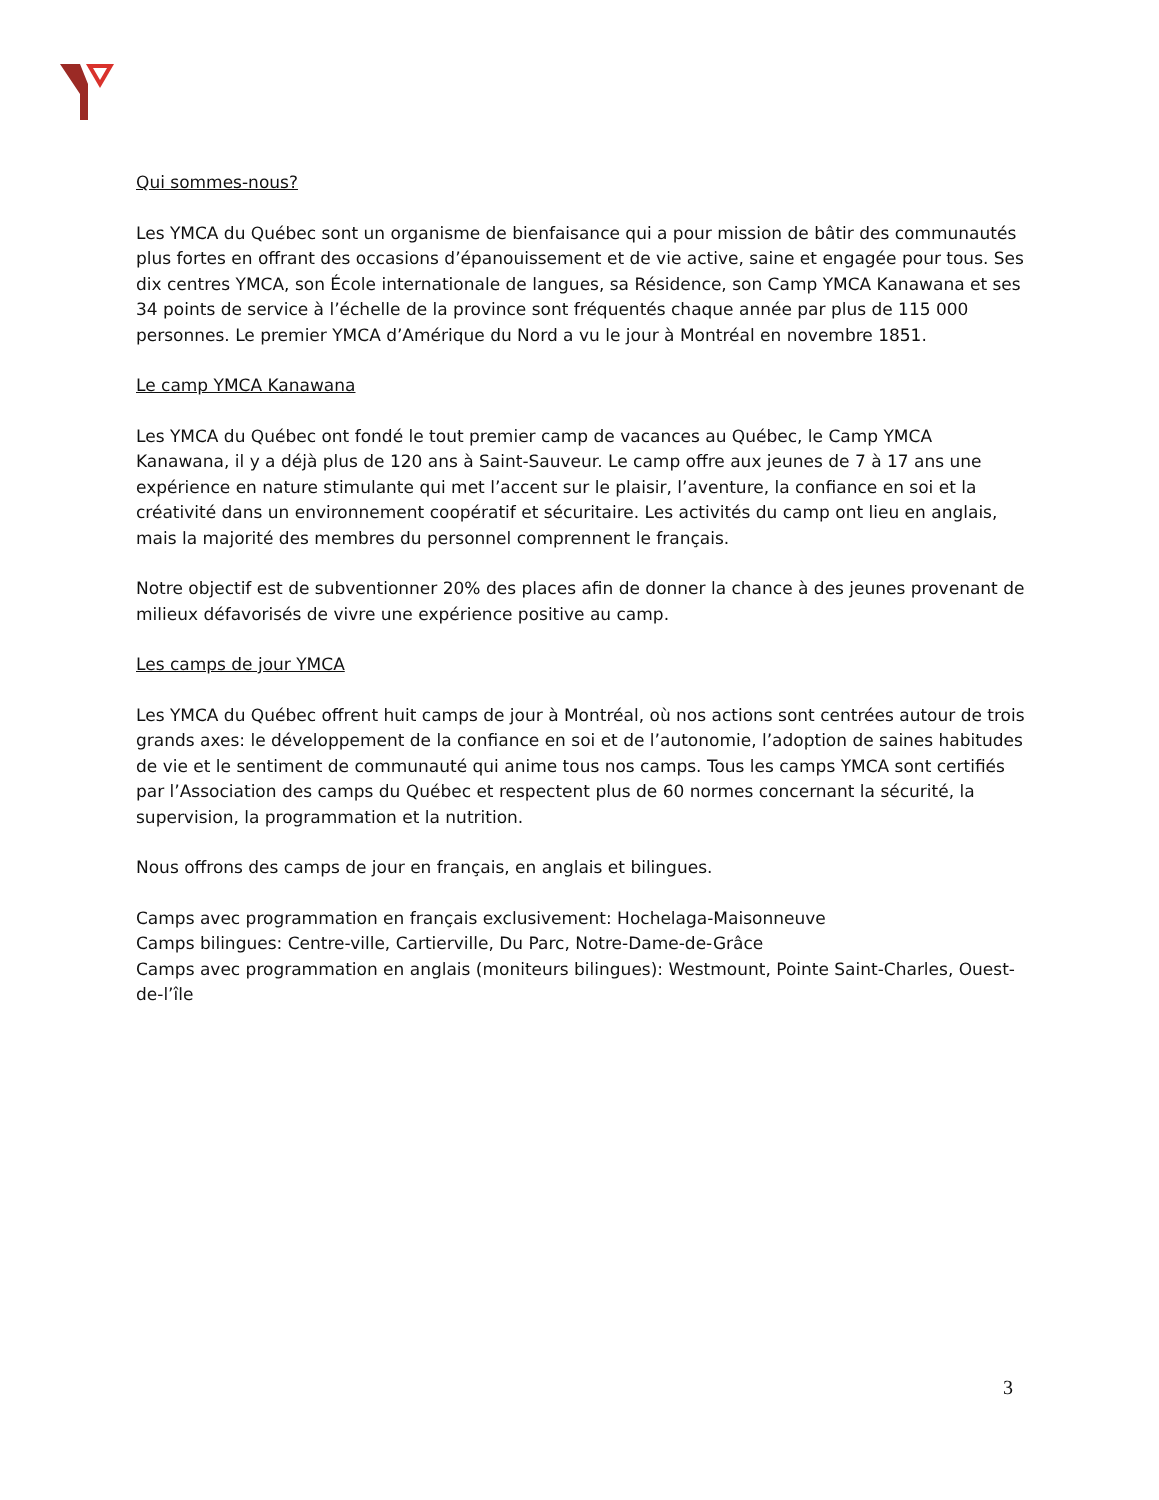Qui sommes-nous?
Les YMCA du Québec sont un organisme de bienfaisance qui a pour mission de bâtir des communautés plus fortes en offrant des occasions d’épanouissement et de vie active, saine et engagée pour tous. Ses dix centres YMCA, son École internationale de langues, sa Résidence, son Camp YMCA Kanawana et ses 34 points de service à l’échelle de la province sont fréquentés chaque année par plus de 115 000 personnes. Le premier YMCA d’Amérique du Nord a vu le jour à Montréal en novembre 1851.
Le camp YMCA Kanawana
Les YMCA du Québec ont fondé le tout premier camp de vacances au Québec, le Camp YMCA Kanawana, il y a déjà plus de 120 ans à Saint-Sauveur. Le camp offre aux jeunes de 7 à 17 ans une expérience en nature stimulante qui met l’accent sur le plaisir, l’aventure, la confiance en soi et la créativité dans un environnement coopératif et sécuritaire. Les activités du camp ont lieu en anglais, mais la majorité des membres du personnel comprennent le français.
Notre objectif est de subventionner 20% des places afin de donner la chance à des jeunes provenant de milieux défavorisés de vivre une expérience positive au camp.
Les camps de jour YMCA
Les YMCA du Québec offrent huit camps de jour à Montréal, où nos actions sont centrées autour de trois grands axes: le développement de la confiance en soi et de l’autonomie, l’adoption de saines habitudes de vie et le sentiment de communauté qui anime tous nos camps. Tous les camps YMCA sont certifiés par l’Association des camps du Québec et respectent plus de 60 normes concernant la sécurité, la supervision, la programmation et la nutrition.
Nous offrons des camps de jour en français, en anglais et bilingues.
Camps avec programmation en français exclusivement: Hochelaga-Maisonneuve
Camps bilingues: Centre-ville, Cartierville, Du Parc, Notre-Dame-de-Grâce
Camps avec programmation en anglais (moniteurs bilingues): Westmount, Pointe Saint-Charles, Ouest-de-l’île
3